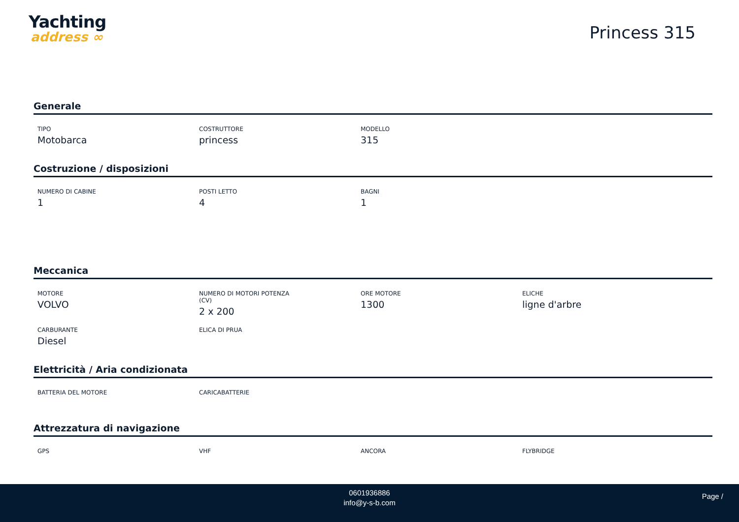Yachting
address ∞
Princess 315
Generale
TIPO
Motobarca
COSTRUTTORE
princess
MODELLO
315
Costruzione / disposizioni
NUMERO DI CABINE
1
POSTI LETTO
4
BAGNI
1
Meccanica
MOTORE
VOLVO
NUMERO DI MOTORI POTENZA
(CV)
2 x 200
ORE MOTORE
1300
ELICHE
ligne d'arbre
CARBURANTE
Diesel
ELICA DI PRUA
Elettricità / Aria condizionata
BATTERIA DEL MOTORE CARICABATTERIE
Attrezzatura di navigazione
GPS VHF ANCORA FLYBRIDGE
0601936886
info@y-s-b.com
Page /